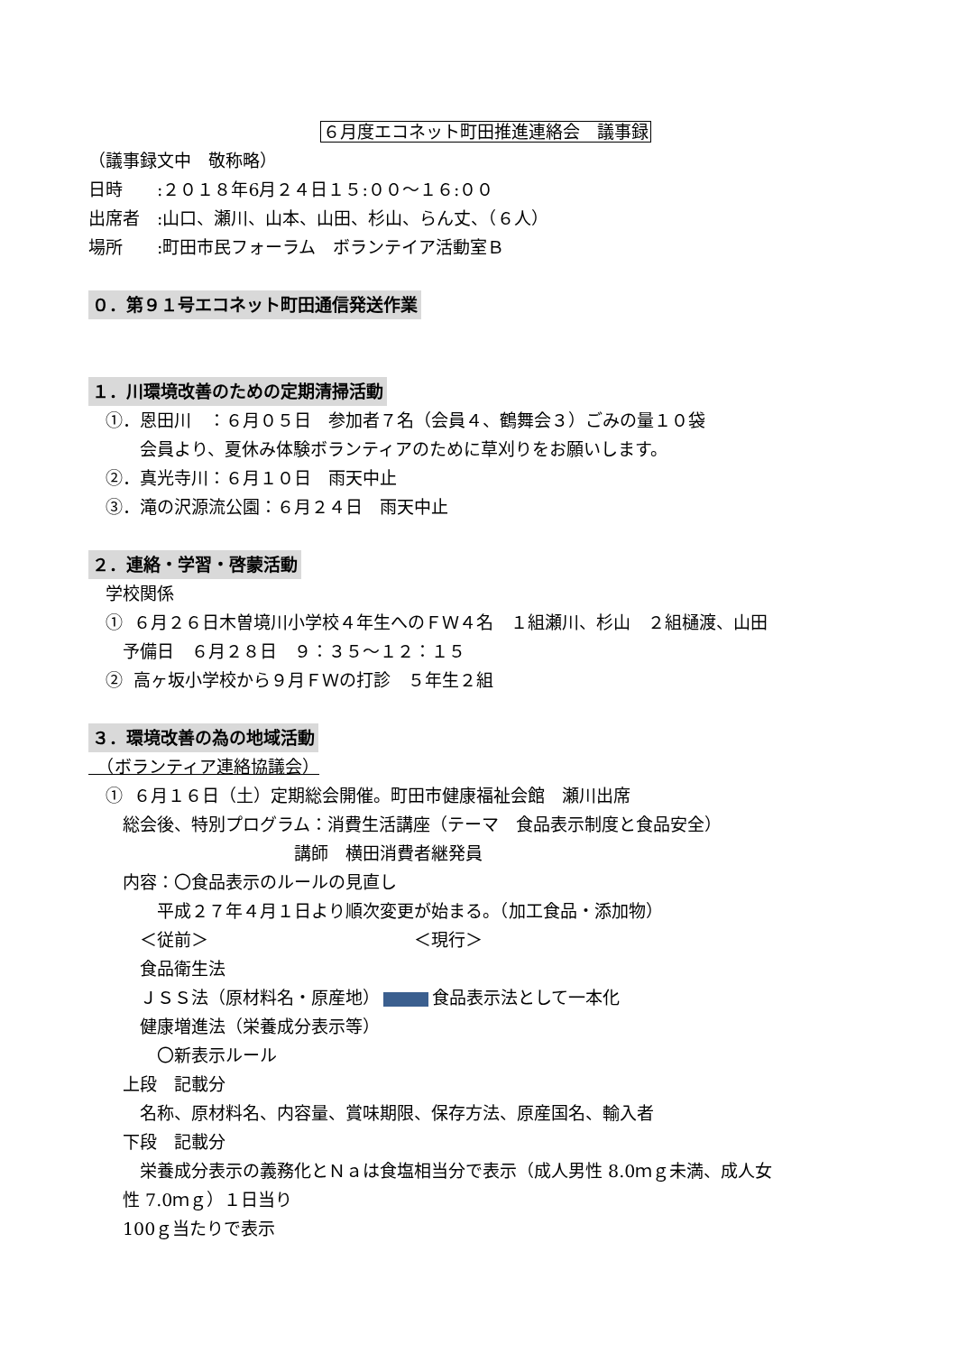６月度エコネット町田推進連絡会　議事録
（議事録文中　敬称略）
日時　　:２０１８年6月２４日１５:００～１６:００
出席者　:山口、瀬川、山本、山田、杉山、らん丈、（６人）
場所　　:町田市民フォーラム　ボランテイア活動室Ｂ
０．第９１号エコネット町田通信発送作業
１．川環境改善のための定期清掃活動
　①．恩田川　：６月０５日　参加者７名（会員４、鶴舞会３）ごみの量１０袋
　　　会員より、夏休み体験ボランティアのために草刈りをお願いします。
　②．真光寺川：６月１０日　雨天中止
　③．滝の沢源流公園：６月２４日　雨天中止
２．連絡・学習・啓蒙活動
　学校関係
　① ６月２６日木曽境川小学校４年生へのＦＷ４名　１組瀬川、杉山　２組樋渡、山田
　　予備日　６月２８日　９：３５～１２：１５
　② 高ヶ坂小学校から９月ＦＷの打診　５年生２組
３．環境改善の為の地域活動
　（ボランティア連絡協議会）
　① ６月１６日（土）定期総会開催。町田市健康福祉会館　瀬川出席
　　総会後、特別プログラム：消費生活講座（テーマ　食品表示制度と食品安全）
　　　　　　　　　　　　講師　横田消費者継発員
　　内容：〇食品表示のルールの見直し
　　　　平成２７年４月１日より順次変更が始まる。（加工食品・添加物）
　　　＜従前＞　　　　　　　　　　　　＜現行＞
　　　食品衛生法
　　　ＪＳＳ法（原材料名・原産地） 食品表示法として一本化
　　　健康増進法（栄養成分表示等）
　　　　〇新表示ルール
　　上段　記載分
　　　名称、原材料名、内容量、賞味期限、保存方法、原産国名、輸入者
　　下段　記載分
　　　栄養成分表示の義務化とＮａは食塩相当分で表示（成人男性 8.0ｍｇ未満、成人女
　　性 7.0ｍｇ）１日当り
　　100ｇ当たりで表示